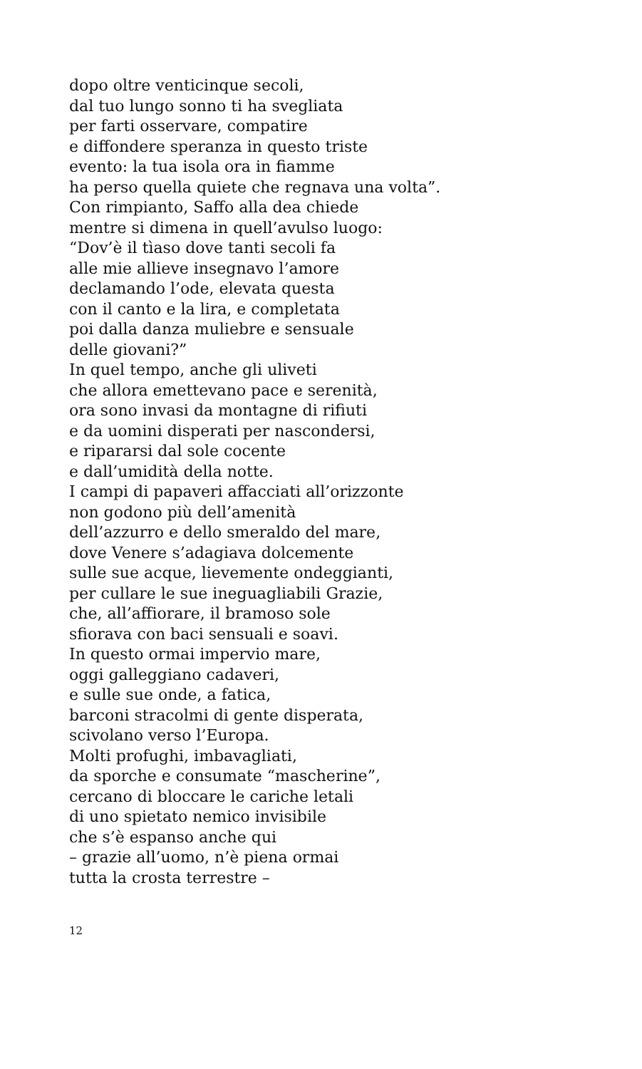dopo oltre venticinque secoli,
dal tuo lungo sonno ti ha svegliata
per farti osservare, compatire
e diffondere speranza in questo triste
evento: la tua isola ora in fiamme
ha perso quella quiete che regnava una volta”.
Con rimpianto, Saffo alla dea chiede
mentre si dimena in quell’avulso luogo:
“Dov’è il tìaso dove tanti secoli fa
alle mie allieve insegnavo l’amore
declamando l’ode, elevata questa
con il canto e la lira, e completata
poi dalla danza muliebre e sensuale
delle giovani?”
In quel tempo, anche gli uliveti
che allora emettevano pace e serenità,
ora sono invasi da montagne di rifiuti
e da uomini disperati per nascondersi,
e ripararsi dal sole cocente
e dall’umidità della notte.
I campi di papaveri affacciati all’orizzonte
non godono più dell’amenità
dell’azzurro e dello smeraldo del mare,
dove Venere s’adagiava dolcemente
sulle sue acque, lievemente ondeggianti,
per cullare le sue ineguagliabili Grazie,
che, all’affiorare, il bramoso sole
sfiorava con baci sensuali e soavi.
In questo ormai impervio mare,
oggi galleggiano cadaveri,
e sulle sue onde, a fatica,
barconi stracolmi di gente disperata,
scivolano verso l’Europa.
Molti profughi, imbavagliati,
da sporche e consumate “mascherine”,
cercano di bloccare le cariche letali
di uno spietato nemico invisibile
che s’è espanso anche qui
– grazie all’uomo, n’è piena ormai
tutta la crosta terrestre –
12